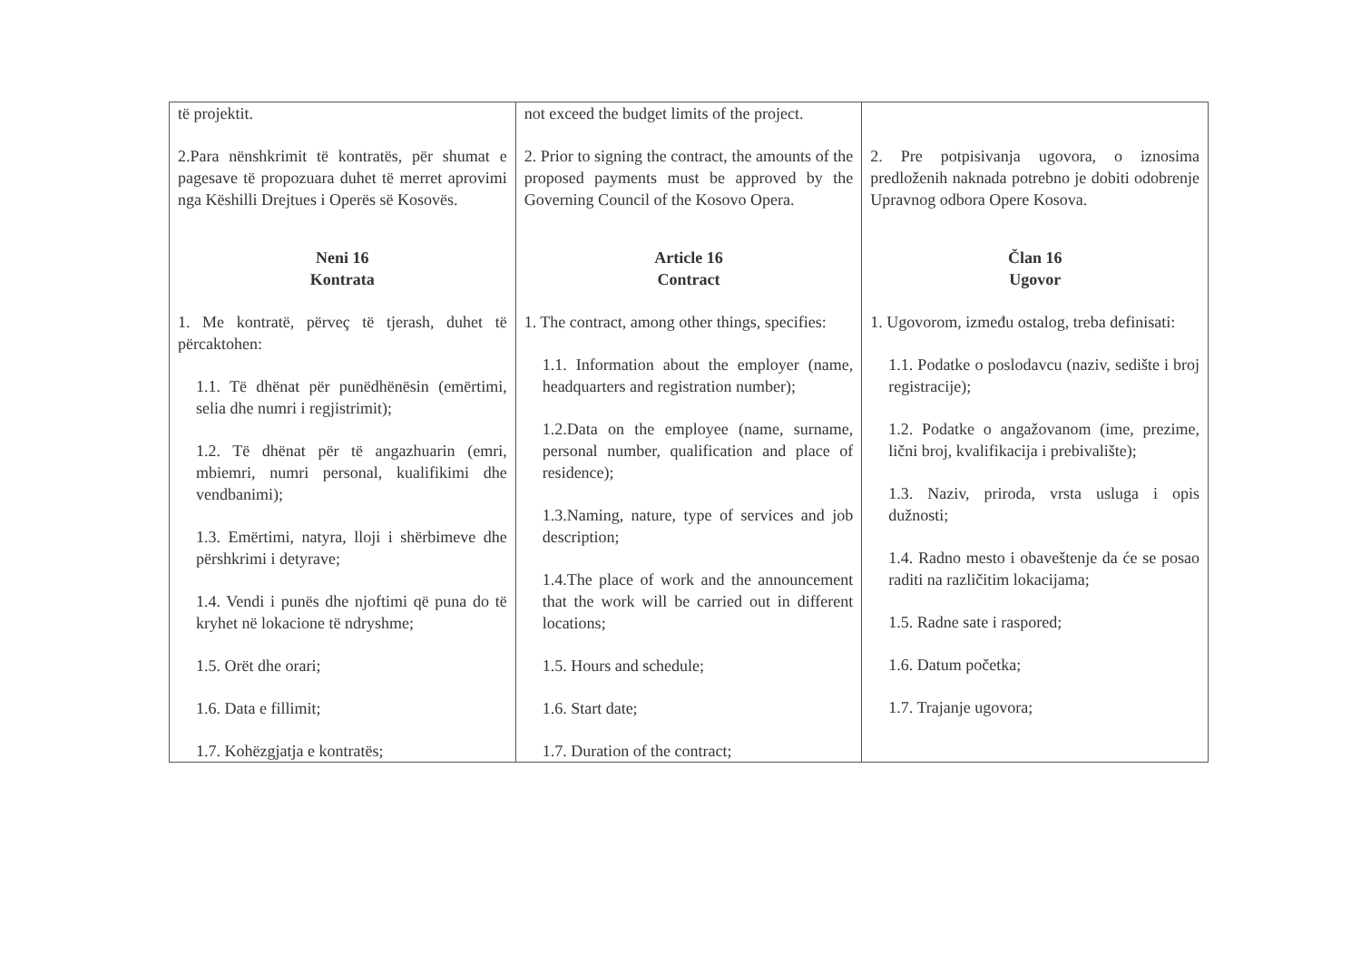| të projektit. 2.Para nënshkrimit të kontratës, për shumat e pagesave të propozuara duhet të merret aprovimi nga Këshilli Drejtues i Operës së Kosovës. Neni 16 Kontrata 1. Me kontratë, përveç të tjerash, duhet të përcaktohen: 1.1. Të dhënat për punëdhënësin (emërtimi, selia dhe numri i regjistrimit); 1.2. Të dhënat për të angazhuarin (emri, mbiemri, numri personal, kualifikimi dhe vendbanimi); 1.3. Emërtimi, natyra, lloji i shërbimeve dhe përshkrimi i detyrave; 1.4. Vendi i punës dhe njoftimi që puna do të kryhet në lokacione të ndryshme; 1.5. Orët dhe orari; 1.6. Data e fillimit; 1.7. Kohëzgjatja e kontratës; | not exceed the budget limits of the project. 2. Prior to signing the contract, the amounts of the proposed payments must be approved by the Governing Council of the Kosovo Opera. Article 16 Contract 1. The contract, among other things, specifies: 1.1. Information about the employer (name, headquarters and registration number); 1.2.Data on the employee (name, surname, personal number, qualification and place of residence); 1.3.Naming, nature, type of services and job description; 1.4.The place of work and the announcement that the work will be carried out in different locations; 1.5. Hours and schedule; 1.6. Start date; 1.7. Duration of the contract; | 2. Pre potpisivanja ugovora, o iznosima predloženih naknada potrebno je dobiti odobrenje Upravnog odbora Opere Kosova. Član 16 Ugovor 1. Ugovorom, između ostalog, treba definisati: 1.1. Podatke o poslodavcu (naziv, sedište i broj registracije); 1.2. Podatke o angažovanom (ime, prezime, lični broj, kvalifikacija i prebivalište); 1.3. Naziv, priroda, vrsta usluga i opis dužnosti; 1.4. Radno mesto i obaveštenje da će se posao raditi na različitim lokacijama; 1.5. Radne sate i raspored; 1.6. Datum početka; 1.7. Trajanje ugovora; |